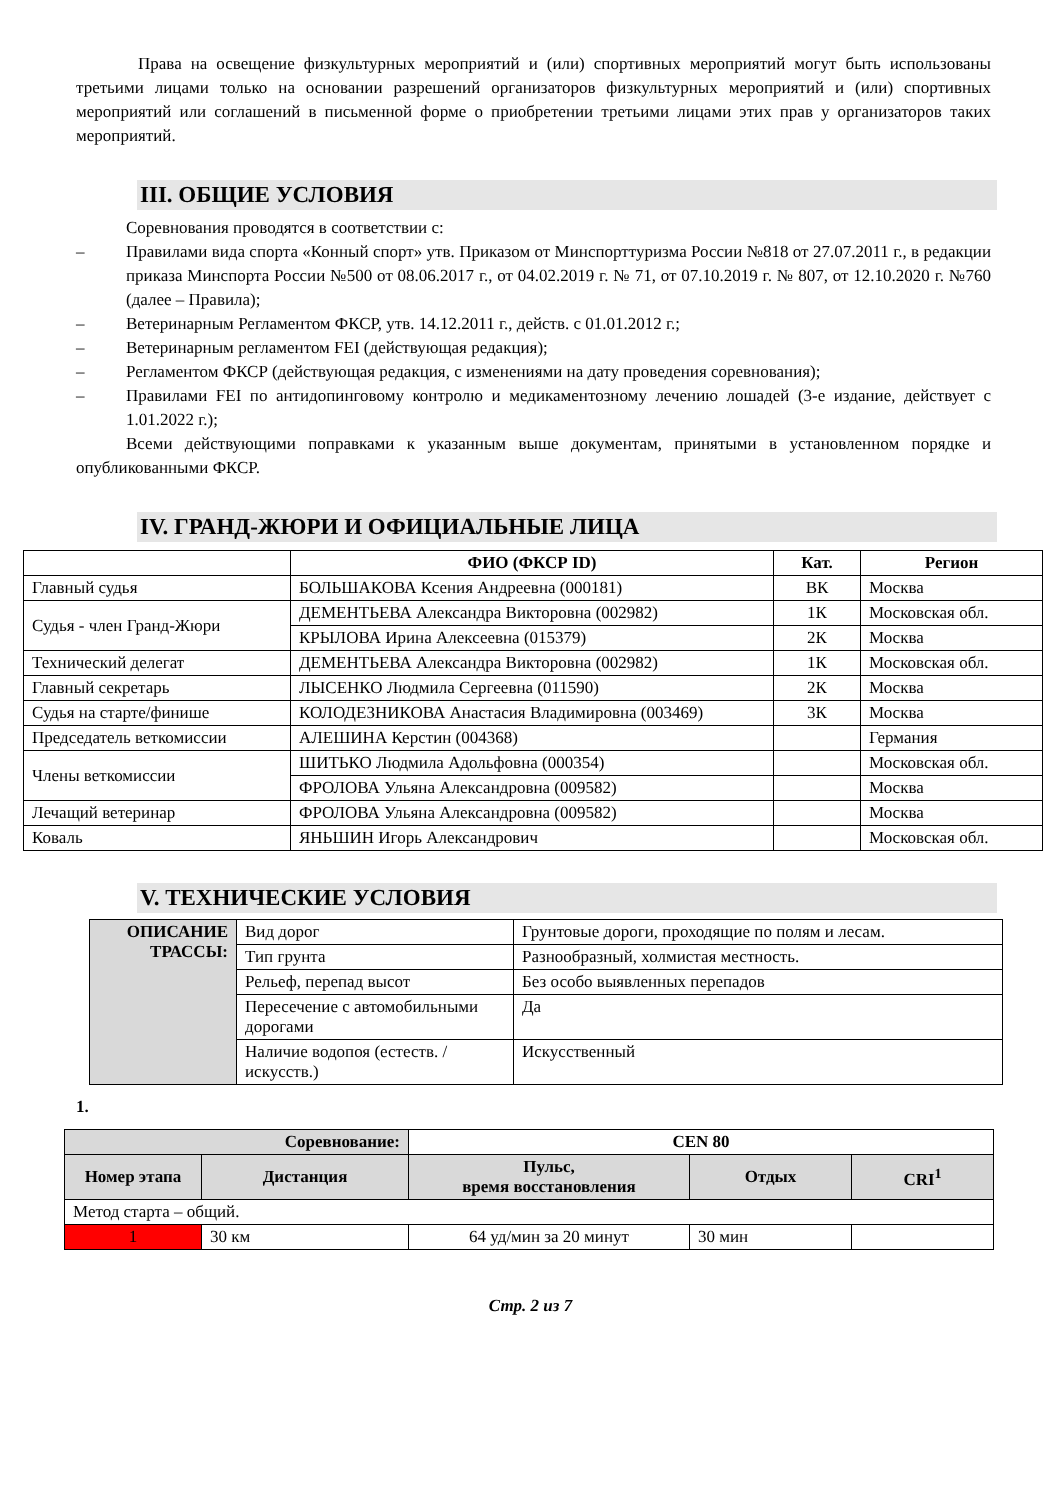Права на освещение физкультурных мероприятий и (или) спортивных мероприятий могут быть использованы третьими лицами только на основании разрешений организаторов физкультурных мероприятий и (или) спортивных мероприятий или соглашений в письменной форме о приобретении третьими лицами этих прав у организаторов таких мероприятий.
III. ОБЩИЕ УСЛОВИЯ
Соревнования проводятся в соответствии с:
– Правилами вида спорта «Конный спорт» утв. Приказом от Минспорттуризма России №818 от 27.07.2011 г., в редакции приказа Минспорта России №500 от 08.06.2017 г., от 04.02.2019 г. № 71, от 07.10.2019 г. № 807, от 12.10.2020 г. №760 (далее – Правила);
– Ветеринарным Регламентом ФКСР, утв. 14.12.2011 г., действ. с 01.01.2012 г.;
– Ветеринарным регламентом FEI (действующая редакция);
– Регламентом ФКСР (действующая редакция, с изменениями на дату проведения соревнования);
– Правилами FEI по антидопинговому контролю и медикаментозному лечению лошадей (3-е издание, действует с 1.01.2022 г.);
Всеми действующими поправками к указанным выше документам, принятыми в установленном порядке и опубликованными ФКСР.
IV. ГРАНД-ЖЮРИ И ОФИЦИАЛЬНЫЕ ЛИЦА
| | ФИО (ФКСР ID) | Кат. | Регион |
| --- | --- | --- | --- |
| Главный судья | БОЛЬШАКОВА Ксения Андреевна (000181) | ВК | Москва |
| Судья - член Гранд-Жюри | ДЕМЕНТЬЕВА Александра Викторовна (002982) | 1К | Московская обл. |
| | КРЫЛОВА Ирина Алексеевна (015379) | 2К | Москва |
| Технический делегат | ДЕМЕНТЬЕВА Александра Викторовна (002982) | 1К | Московская обл. |
| Главный секретарь | ЛЫСЕНКО Людмила Сергеевна (011590) | 2К | Москва |
| Судья на старте/финише | КОЛОДЕЗНИКОВА Анастасия Владимировна (003469) | 3К | Москва |
| Председатель веткомиссии | АЛЕШИНА Керстин (004368) | | Германия |
| Члены веткомиссии | ШИТЬКО Людмила Адольфовна (000354) | | Московская обл. |
| | ФРОЛОВА Ульяна Александровна (009582) | | Москва |
| Лечащий ветеринар | ФРОЛОВА Ульяна Александровна (009582) | | Москва |
| Коваль | ЯНЬШИН Игорь Александрович | | Московская обл. |
V. ТЕХНИЧЕСКИЕ УСЛОВИЯ
| ОПИСАНИЕ ТРАССЫ: | Вид дорог | Грунтовые дороги, проходящие по полям и лесам. |
| | Тип грунта | Разнообразный, холмистая местность. |
| | Рельеф, перепад высот | Без особо выявленных перепадов |
| | Пересечение с автомобильными дорогами | Да |
| | Наличие водопоя (естеств. / искусств.) | Искусственный |
1.
| Соревнование: | | CEN 80 | | |
| --- | --- | --- | --- | --- |
| Номер этапа | Дистанция | Пульс, время восстановления | Отдых | CRI<sup>1</sup> |
| Метод старта – общий. | | | | |
| 1 | 30 км | 64 уд/мин за 20 минут | 30 мин | |
Стр. 2 из 7